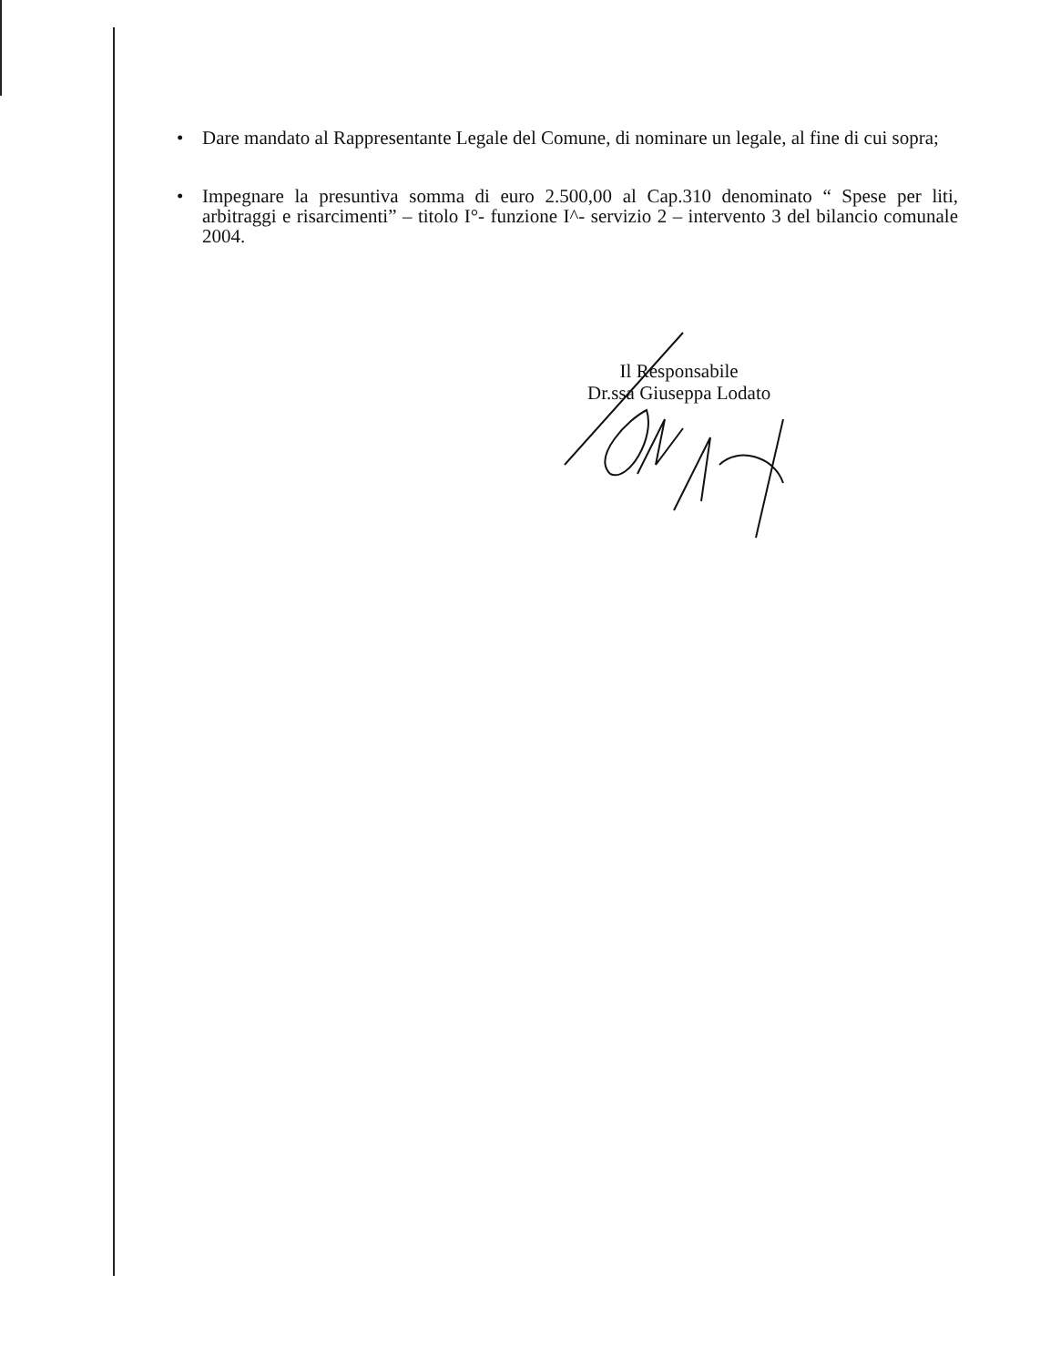• Dare mandato al Rappresentante Legale del Comune, di nominare un legale, al fine di cui sopra;
• Impegnare la presuntiva somma di euro 2.500,00 al Cap.310 denominato “ Spese per liti, arbitraggi e risarcimenti” – titolo I°- funzione I^- servizio 2 – intervento 3 del bilancio comunale 2004.
Il Responsabile
Dr.ssa Giuseppa Lodato